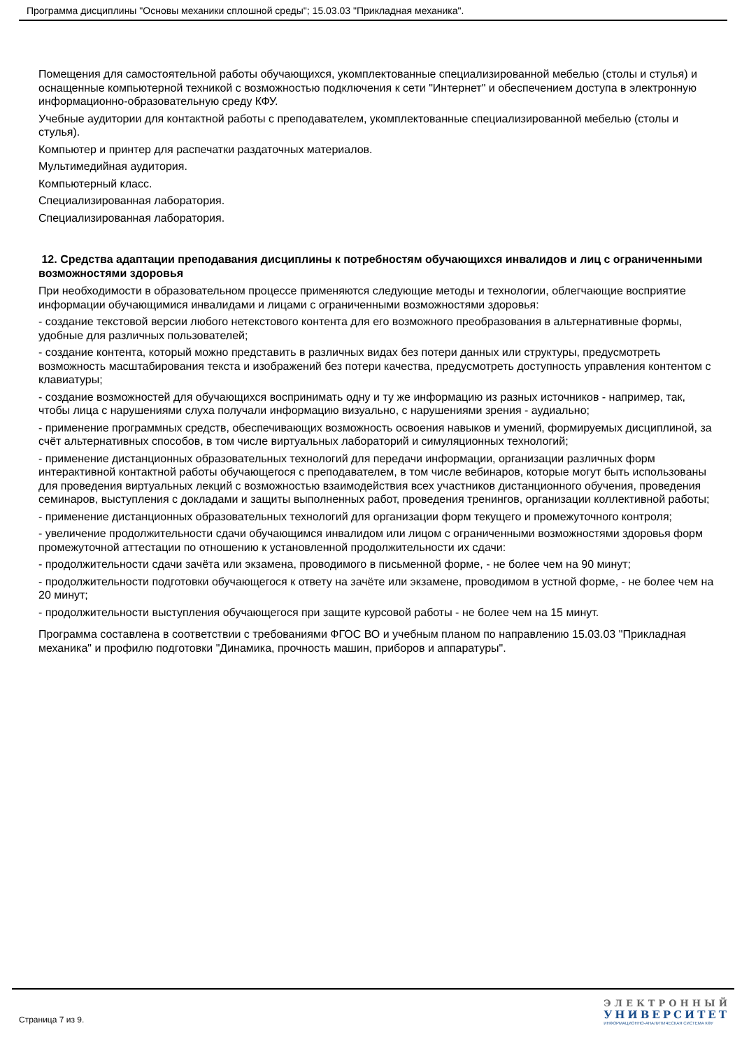Программа дисциплины "Основы механики сплошной среды"; 15.03.03 "Прикладная механика".
Помещения для самостоятельной работы обучающихся, укомплектованные специализированной мебелью (столы и стулья) и оснащенные компьютерной техникой с возможностью подключения к сети "Интернет" и обеспечением доступа в электронную информационно-образовательную среду КФУ.
Учебные аудитории для контактной работы с преподавателем, укомплектованные специализированной мебелью (столы и стулья).
Компьютер и принтер для распечатки раздаточных материалов.
Мультимедийная аудитория.
Компьютерный класс.
Специализированная лаборатория.
Специализированная лаборатория.
12. Средства адаптации преподавания дисциплины к потребностям обучающихся инвалидов и лиц с ограниченными возможностями здоровья
При необходимости в образовательном процессе применяются следующие методы и технологии, облегчающие восприятие информации обучающимися инвалидами и лицами с ограниченными возможностями здоровья:
- создание текстовой версии любого нетекстового контента для его возможного преобразования в альтернативные формы, удобные для различных пользователей;
- создание контента, который можно представить в различных видах без потери данных или структуры, предусмотреть возможность масштабирования текста и изображений без потери качества, предусмотреть доступность управления контентом с клавиатуры;
- создание возможностей для обучающихся воспринимать одну и ту же информацию из разных источников - например, так, чтобы лица с нарушениями слуха получали информацию визуально, с нарушениями зрения - аудиально;
- применение программных средств, обеспечивающих возможность освоения навыков и умений, формируемых дисциплиной, за счёт альтернативных способов, в том числе виртуальных лабораторий и симуляционных технологий;
- применение дистанционных образовательных технологий для передачи информации, организации различных форм интерактивной контактной работы обучающегося с преподавателем, в том числе вебинаров, которые могут быть использованы для проведения виртуальных лекций с возможностью взаимодействия всех участников дистанционного обучения, проведения семинаров, выступления с докладами и защиты выполненных работ, проведения тренингов, организации коллективной работы;
- применение дистанционных образовательных технологий для организации форм текущего и промежуточного контроля;
- увеличение продолжительности сдачи обучающимся инвалидом или лицом с ограниченными возможностями здоровья форм промежуточной аттестации по отношению к установленной продолжительности их сдачи:
- продолжительности сдачи зачёта или экзамена, проводимого в письменной форме, - не более чем на 90 минут;
- продолжительности подготовки обучающегося к ответу на зачёте или экзамене, проводимом в устной форме, - не более чем на 20 минут;
- продолжительности выступления обучающегося при защите курсовой работы - не более чем на 15 минут.
Программа составлена в соответствии с требованиями ФГОС ВО и учебным планом по направлению 15.03.03 "Прикладная механика" и профилю подготовки "Динамика, прочность машин, приборов и аппаратуры".
Страница 7 из 9.
ЭЛЕКТРОННЫЙ
УНИВЕРСИТЕТ
ИНФОРМАЦИОННО-АНАЛИТИЧЕСКАЯ СИСТЕМА КФУ